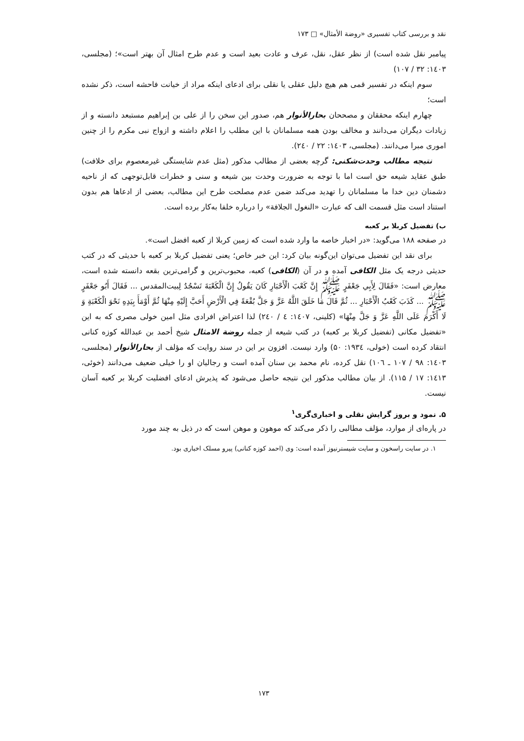نقد و بررسی کتاب تفسیری «روضة الأمثال» □ ۱۷۳
پیامبر نقل شده است) از نظر عقل، نقل، عرف و عادت بعید است و عدم طرح امثال آن بهتر است»؛ (مجلسی، ۱٤۰۳: ۳۲ / ۱۰۷)
سوم اینکه در تفسیر قمی هم هیچ دلیل عقلی یا نقلی برای ادعای اینکه مراد از خیانت فاحشه است، ذکر نشده است؛
چهارم اینکه محققان و مصححان بحارالأنوار هم، صدور این سخن را از علی بن إبراهیم مستبعد دانسته و از زیادات دیگران می‌دانند و مخالف بودن همه مسلمانان با این مطلب را اعلام داشته و ازواج نبی مکرم را از چنین اموری مبرا می‌دانند. (مجلسی، ۱٤۰۳: ۲۲ / ۲٤۰).
نتیجه مطالب وحدت‌شکنی: گرچه بعضی از مطالب مذکور (مثل عدم شایستگی غیرمعصوم برای خلافت) طبق عقاید شیعه حق است اما با توجه به ضرورت وحدت بین شیعه و سنی و خطرات قابل‌توجهی که از ناحیه دشمنان دین خدا ما مسلمانان را تهدید می‌کند ضمن عدم مصلحت طرح این مطالب، بعضی از ادعاها هم بدون استناد است مثل قسمت الف که عبارت «النغول الجلافة» را درباره خلفا به‌کار برده است.
ب) تفضیل کربلا بر کعبه
در صفحه ۱۸۸ می‌گوید: «در اخبار خاصه ما وارد شده است که زمین کربلا از کعبه افضل است».
برای نقد این تفضیل می‌توان این‌گونه بیان کرد: این خبر خاص؛ یعنی تفضیل کربلا بر کعبه با حدیثی که در کتب حدیثی درجه یک مثل الکافی آمده و در آن (الکافی) کعبه، محبوب‌ترین و گرامی‌ترین بقعه دانسته شده است، معارض است: «فَقَالَ لِأَبِي جَعْفَرٍ ﷺ إِنَّ كَعْبَ الْأَحْبَارِ كَانَ يَقُولُ إِنَّ الْكَعْبَةَ تَسْجُدُ لِبيت‌المقدس ... فَقَالَ أَبُو جَعْفَرٍ ﷺ ... كَذَبَ كَعْبُ الْأَحْبَارِ ... ثُمَّ قَالَ مَا خَلَقَ اللَّهُ عَزَّ وَ جَلَّ بُقْعَةً فِي الْأَرْضِ أَحَبَّ إِلَيْهِ مِنْهَا ثُمَّ أَوْمَأَ بِيَدِهِ نَحْوَ الْكَعْبَةِ وَ لَا أَكْرَمَ عَلَى اللَّهِ عَزَّ وَ جَلَّ مِنْهَا» (کلینی، ۱٤۰۷: ٤ / ۲٤۰) لذا اعتراض افرادی مثل امین خولی مصری که به این «تفضیل مکانی (تفضیل کربلا بر کعبه) در کتب شیعه از جمله روضة الامثال شیخ أحمد بن عبدالله کوزه کنانی انتقاد کرده است (خولی، ۱۹۳٤: ۵۰) وارد نیست. افزون بر این در سند روایت که مؤلف از بحارالأنوار (مجلسی، ۱٤۰۳: ۹۸ / ۱۰۷ ـ ۱۰٦) نقل کرده، نام محمد بن سنان آمده است و رجالیان او را خیلی ضعیف می‌دانند (خوئی، ۱٤۱۳: ۱۷ / ۱۱۵). از بیان مطالب مذکور این نتیجه حاصل می‌شود که پذیرش ادعای افضلیت کربلا بر کعبه آسان نیست.
۵. نمود و بروز گرایش نقلی و اخباری‌گری<sup>۱</sup>
در پاره‌ای از موارد، مؤلف مطالبی را ذکر می‌کند که موهون و موهن است که در ذیل به چند مورد
۱. در سایت راسخون و سایت شیسترنیوز آمده است: وی (احمد کوزه کنانی) پیرو مسلک اخباری بود.
۱۷۳